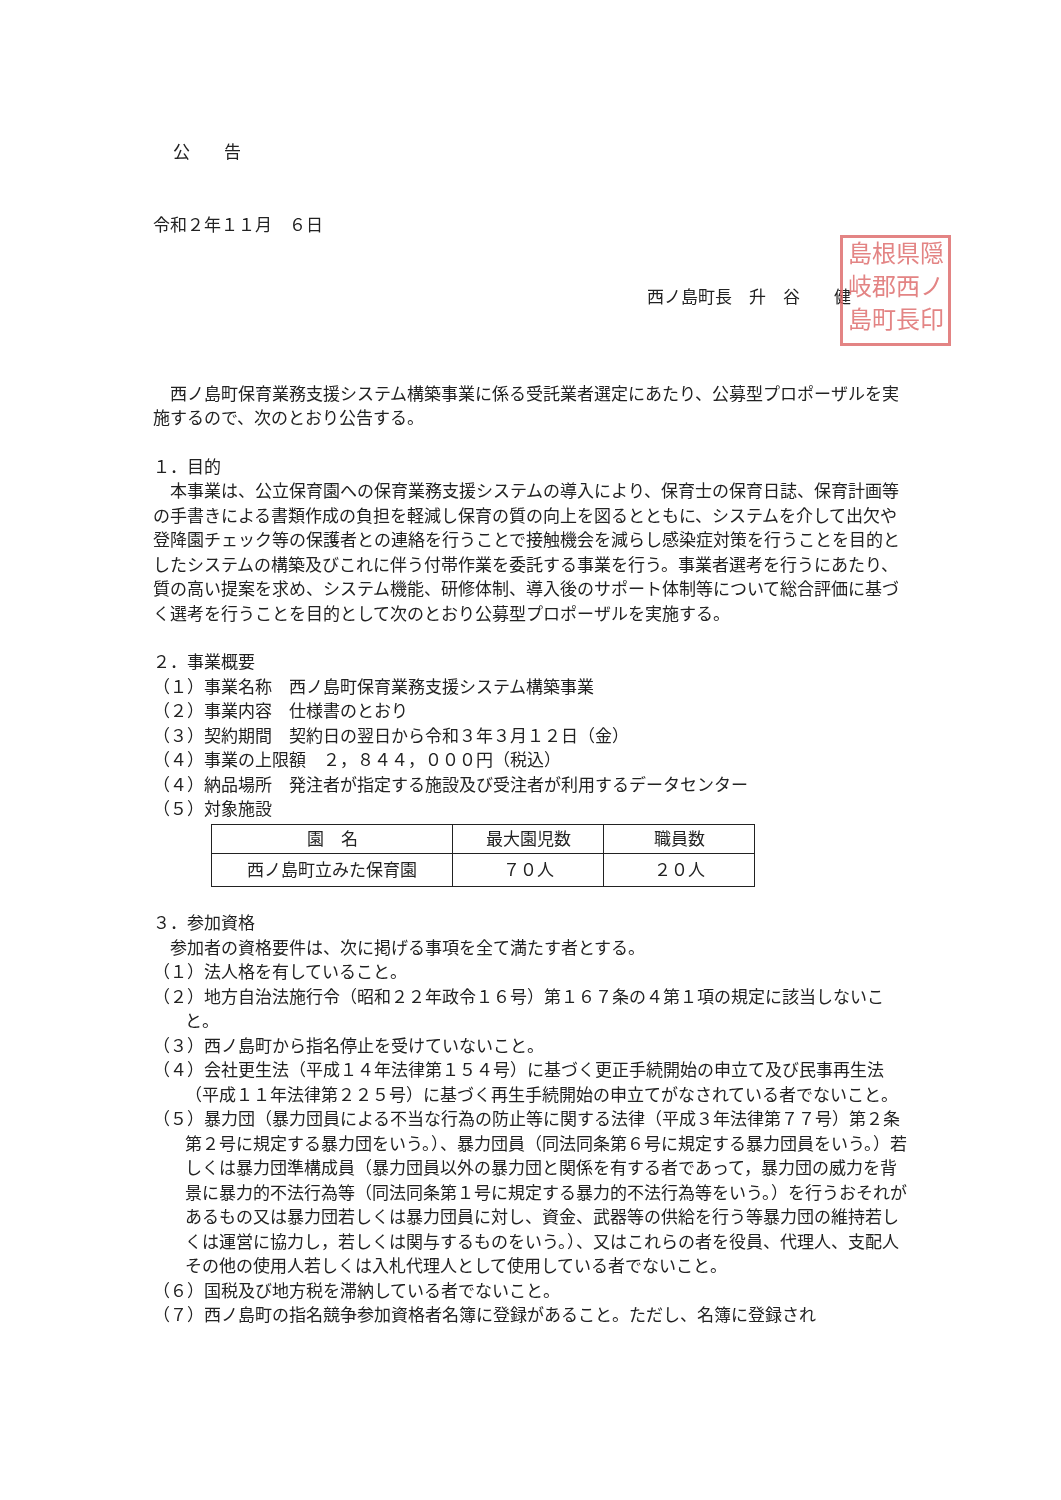公　　告
令和２年１１月　６日
西ノ島町長　升　谷　　健
島根県隠
岐郡西ノ
島町長印
　西ノ島町保育業務支援システム構築事業に係る受託業者選定にあたり、公募型プロポーザルを実施するので、次のとおり公告する。
１．目的
　本事業は、公立保育園への保育業務支援システムの導入により、保育士の保育日誌、保育計画等の手書きによる書類作成の負担を軽減し保育の質の向上を図るとともに、システムを介して出欠や登降園チェック等の保護者との連絡を行うことで接触機会を減らし感染症対策を行うことを目的としたシステムの構築及びこれに伴う付帯作業を委託する事業を行う。事業者選考を行うにあたり、質の高い提案を求め、システム機能、研修体制、導入後のサポート体制等について総合評価に基づく選考を行うことを目的として次のとおり公募型プロポーザルを実施する。
２．事業概要
（１）事業名称　西ノ島町保育業務支援システム構築事業
（２）事業内容　仕様書のとおり
（３）契約期間　契約日の翌日から令和３年３月１２日（金）
（４）事業の上限額　２，８４４，０００円（税込）
（４）納品場所　発注者が指定する施設及び受注者が利用するデータセンター
（５）対象施設
| 園 名 | 最大園児数 | 職員数 |
| --- | --- | --- |
| 西ノ島町立みた保育園 | ７０人 | ２０人 |
３．参加資格
　参加者の資格要件は、次に掲げる事項を全て満たす者とする。
（１）法人格を有していること。
（２）地方自治法施行令（昭和２２年政令１６号）第１６７条の４第１項の規定に該当しないこと。
（３）西ノ島町から指名停止を受けていないこと。
（４）会社更生法（平成１４年法律第１５４号）に基づく更正手続開始の申立て及び民事再生法（平成１１年法律第２２５号）に基づく再生手続開始の申立てがなされている者でないこと。
（５）暴力団（暴力団員による不当な行為の防止等に関する法律（平成３年法律第７７号）第２条第２号に規定する暴力団をいう。）、暴力団員（同法同条第６号に規定する暴力団員をいう。）若しくは暴力団準構成員（暴力団員以外の暴力団と関係を有する者であって，暴力団の威力を背景に暴力的不法行為等（同法同条第１号に規定する暴力的不法行為等をいう。）を行うおそれがあるもの又は暴力団若しくは暴力団員に対し、資金、武器等の供給を行う等暴力団の維持若しくは運営に協力し，若しくは関与するものをいう。）、又はこれらの者を役員、代理人、支配人その他の使用人若しくは入札代理人として使用している者でないこと。
（６）国税及び地方税を滞納している者でないこと。
（７）西ノ島町の指名競争参加資格者名簿に登録があること。ただし、名簿に登録され